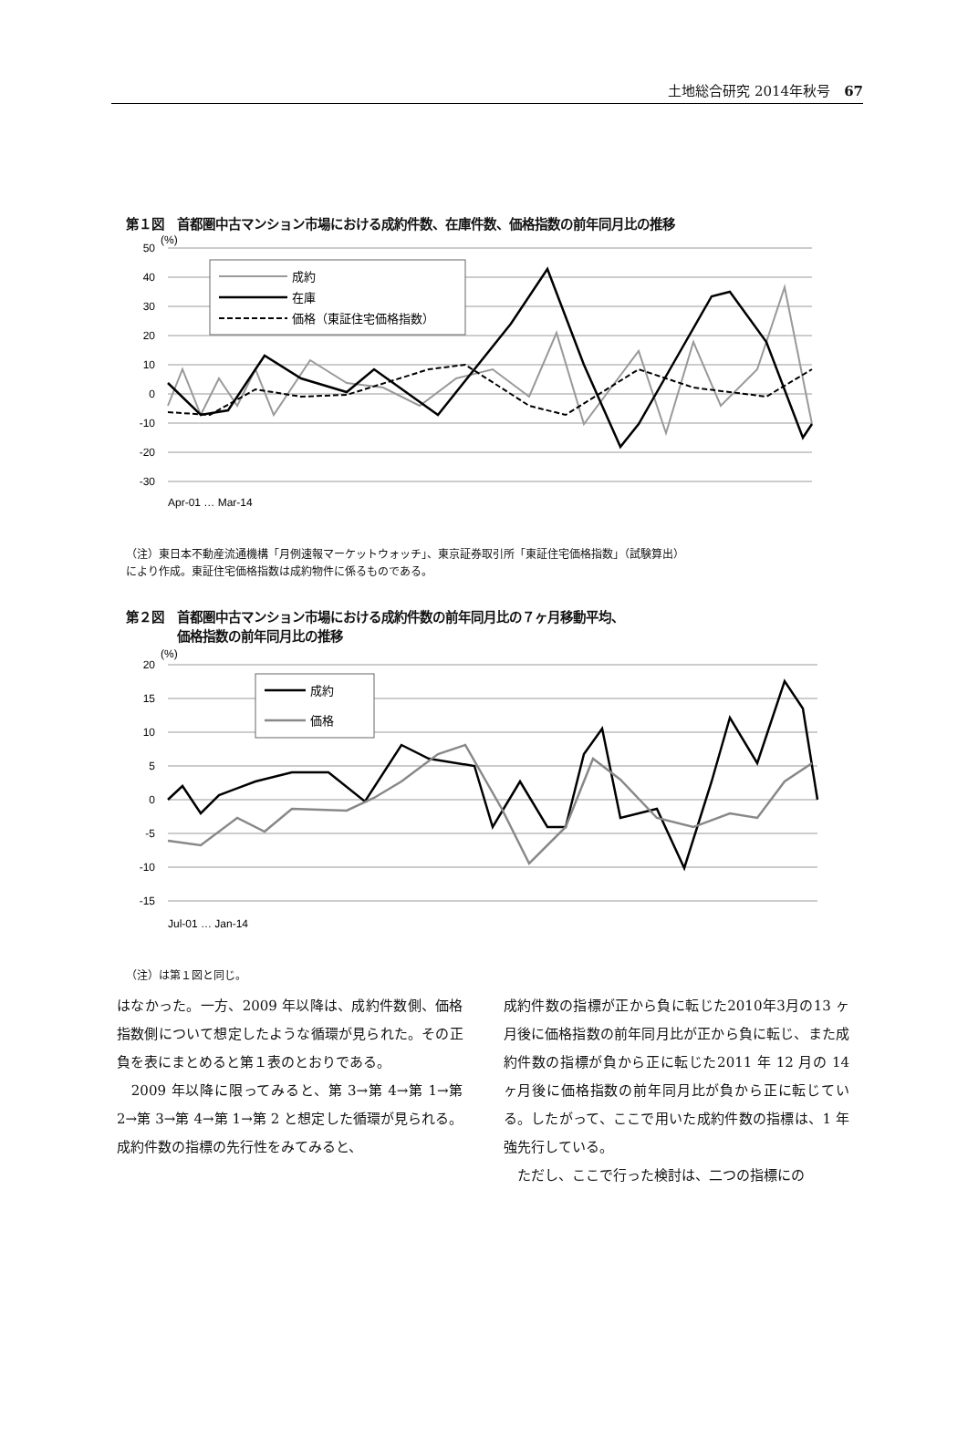土地総合研究 2014年秋号　67
第１図　首都圏中古マンション市場における成約件数、在庫件数、価格指数の前年同月比の推移
50
40
30
20
10
0
-10
-20
-30
(%)
成約
在庫
価格（東証住宅価格指数）
Apr-01 … Mar-14
（注）東日本不動産流通機構「月例速報マーケットウォッチ」、東京証券取引所「東証住宅価格指数」（試験算出）
により作成。東証住宅価格指数は成約物件に係るものである。
第２図　首都圏中古マンション市場における成約件数の前年同月比の７ヶ月移動平均、
　　　　価格指数の前年同月比の推移
20
15
10
5
0
-5
-10
-15
(%)
成約
価格
Jul-01 … Jan-14
（注）は第１図と同じ。
はなかった。一方、2009 年以降は、成約件数側、価格指数側について想定したような循環が見られた。その正負を表にまとめると第１表のとおりである。
　2009 年以降に限ってみると、第 3→第 4→第 1→第 2→第 3→第 4→第 1→第 2 と想定した循環が見られる。成約件数の指標の先行性をみてみると、
成約件数の指標が正から負に転じた2010年3月の13 ヶ月後に価格指数の前年同月比が正から負に転じ、また成約件数の指標が負から正に転じた2011 年 12 月の 14 ヶ月後に価格指数の前年同月比が負から正に転じている。したがって、ここで用いた成約件数の指標は、1 年強先行している。
　ただし、ここで行った検討は、二つの指標にの